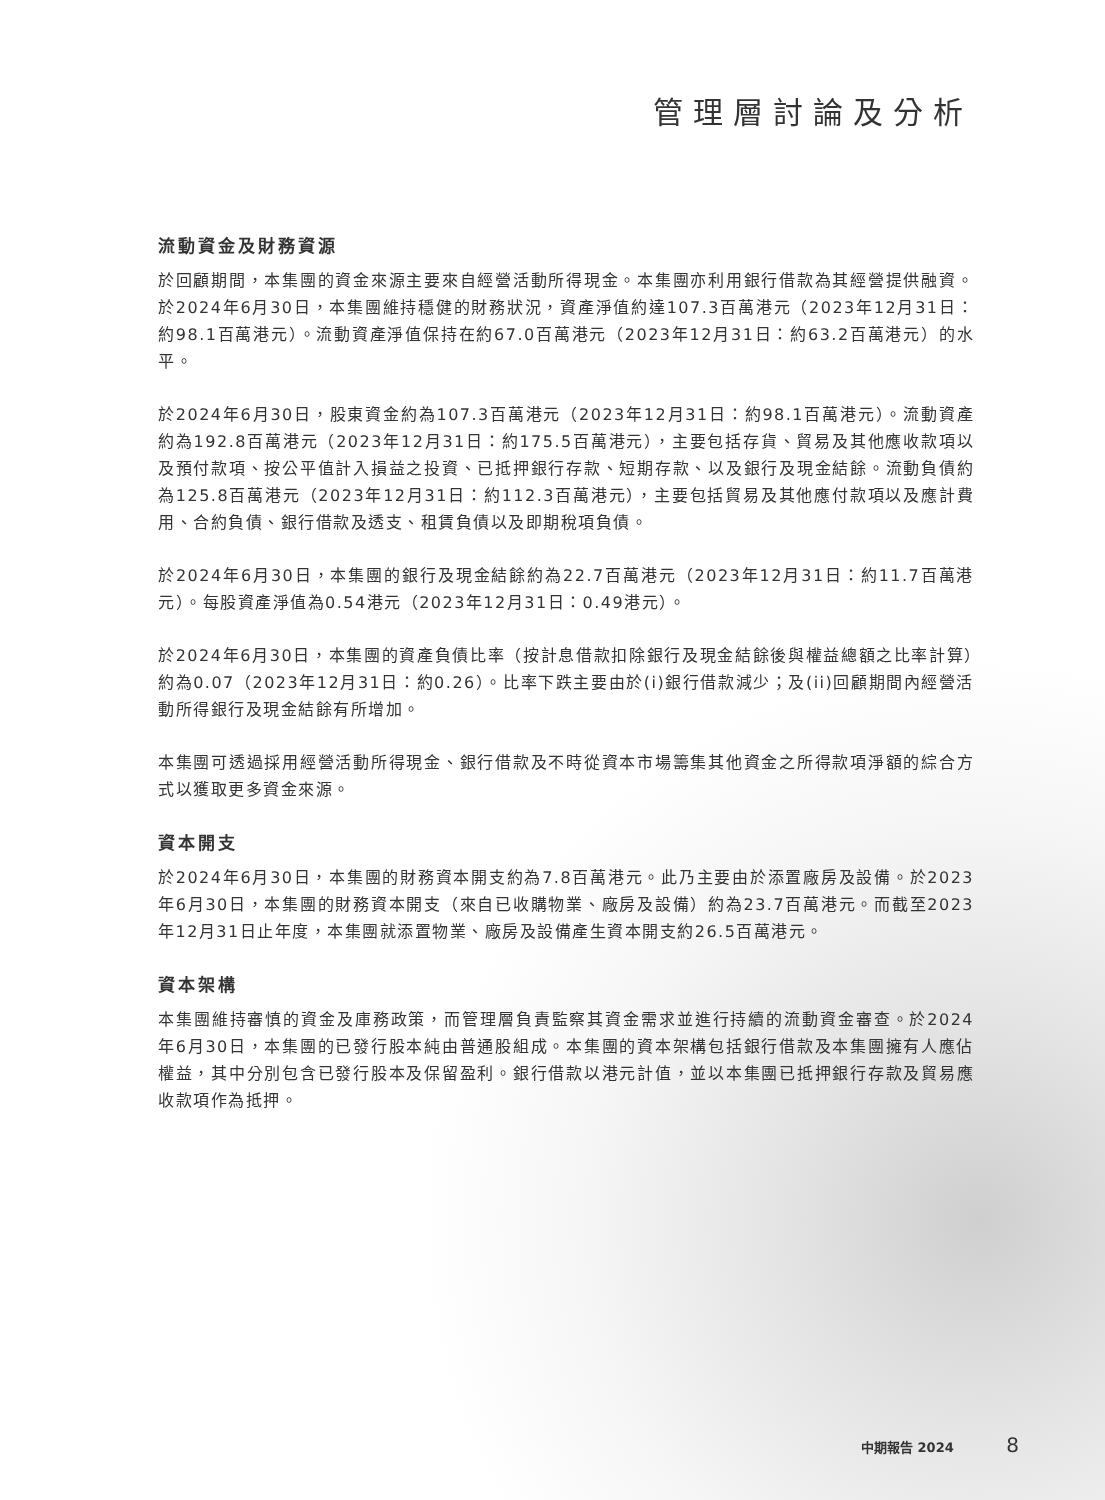管理層討論及分析
流動資金及財務資源
於回顧期間，本集團的資金來源主要來自經營活動所得現金。本集團亦利用銀行借款為其經營提供融資。於2024年6月30日，本集團維持穩健的財務狀況，資產淨值約達107.3百萬港元（2023年12月31日：約98.1百萬港元）。流動資產淨值保持在約67.0百萬港元（2023年12月31日：約63.2百萬港元）的水平。
於2024年6月30日，股東資金約為107.3百萬港元（2023年12月31日：約98.1百萬港元）。流動資產約為192.8百萬港元（2023年12月31日：約175.5百萬港元），主要包括存貨、貿易及其他應收款項以及預付款項、按公平值計入損益之投資、已抵押銀行存款、短期存款、以及銀行及現金結餘。流動負債約為125.8百萬港元（2023年12月31日：約112.3百萬港元），主要包括貿易及其他應付款項以及應計費用、合約負債、銀行借款及透支、租賃負債以及即期稅項負債。
於2024年6月30日，本集團的銀行及現金結餘約為22.7百萬港元（2023年12月31日：約11.7百萬港元）。每股資產淨值為0.54港元（2023年12月31日：0.49港元）。
於2024年6月30日，本集團的資產負債比率（按計息借款扣除銀行及現金結餘後與權益總額之比率計算）約為0.07（2023年12月31日：約0.26）。比率下跌主要由於(i)銀行借款減少；及(ii)回顧期間內經營活動所得銀行及現金結餘有所增加。
本集團可透過採用經營活動所得現金、銀行借款及不時從資本市場籌集其他資金之所得款項淨額的綜合方式以獲取更多資金來源。
資本開支
於2024年6月30日，本集團的財務資本開支約為7.8百萬港元。此乃主要由於添置廠房及設備。於2023年6月30日，本集團的財務資本開支（來自已收購物業、廠房及設備）約為23.7百萬港元。而截至2023年12月31日止年度，本集團就添置物業、廠房及設備產生資本開支約26.5百萬港元。
資本架構
本集團維持審慎的資金及庫務政策，而管理層負責監察其資金需求並進行持續的流動資金審查。於2024年6月30日，本集團的已發行股本純由普通股組成。本集團的資本架構包括銀行借款及本集團擁有人應佔權益，其中分別包含已發行股本及保留盈利。銀行借款以港元計值，並以本集團已抵押銀行存款及貿易應收款項作為抵押。
中期報告 2024 8